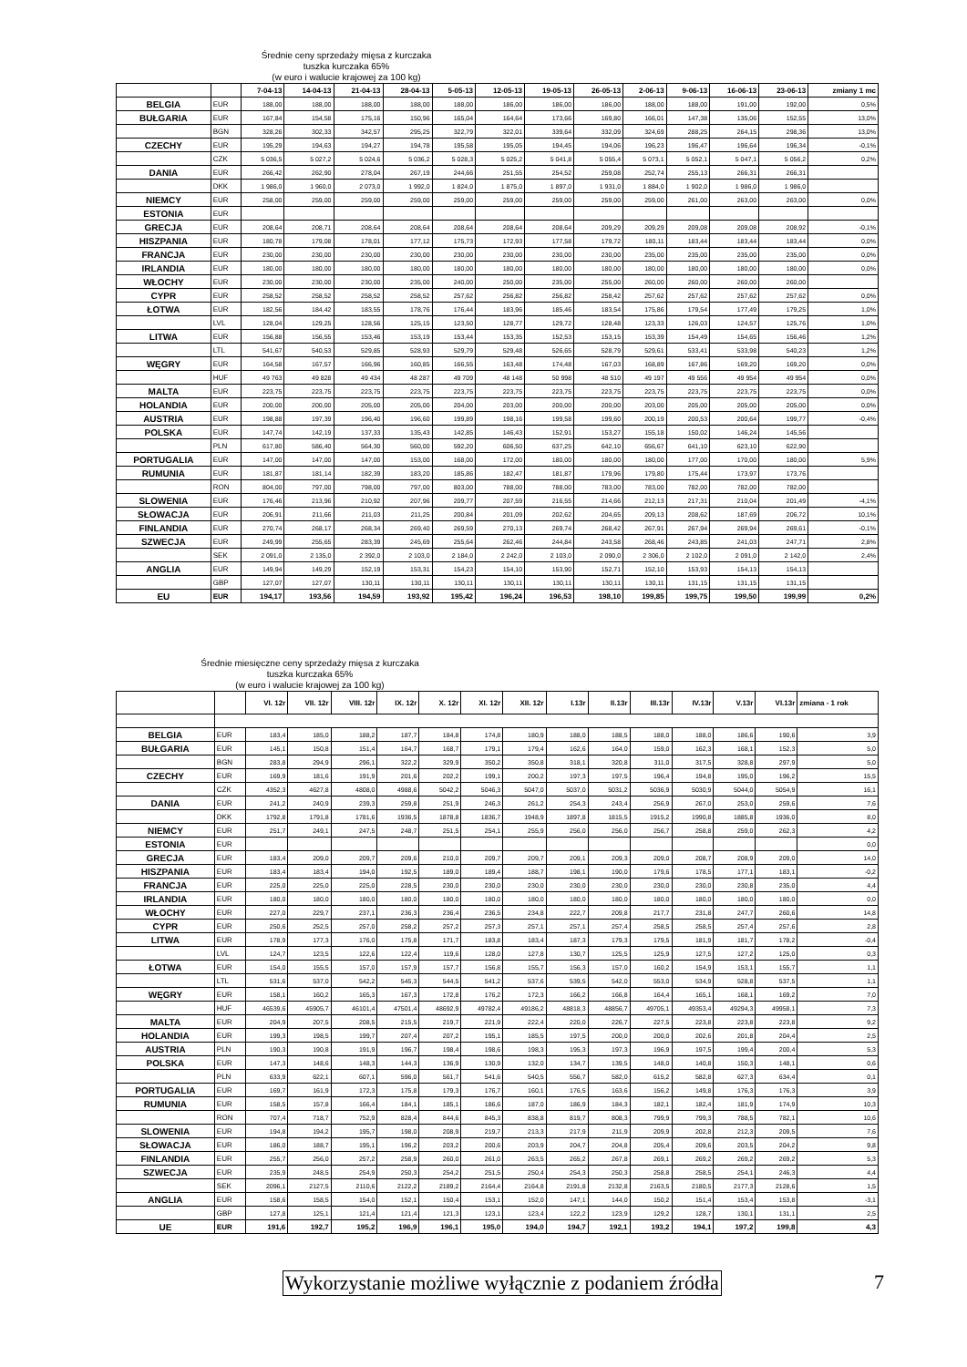Średnie ceny sprzedaży mięsa z kurczaka
tuszka kurczaka 65%
(w euro i walucie krajowej za 100 kg)
| | | 7-04-13 | 14-04-13 | 21-04-13 | 28-04-13 | 5-05-13 | 12-05-13 | 19-05-13 | 26-05-13 | 2-06-13 | 9-06-13 | 16-06-13 | 23-06-13 | zmiany 1 mc |
| --- | --- | --- | --- | --- | --- | --- | --- | --- | --- | --- | --- | --- | --- | --- |
| BELGIA | EUR | 188,00 | 188,00 | 188,00 | 188,00 | 188,00 | 186,00 | 186,00 | 186,00 | 188,00 | 188,00 | 191,00 | 192,00 | 0,5% |
| BUŁGARIA | EUR | 167,84 | 154,58 | 175,16 | 150,96 | 165,04 | 164,64 | 173,66 | 169,80 | 166,01 | 147,38 | 135,06 | 152,55 | 13,0% |
| | BGN | 328,26 | 302,33 | 342,57 | 295,25 | 322,79 | 322,01 | 339,64 | 332,09 | 324,69 | 288,25 | 264,15 | 298,36 | 13,0% |
| CZECHY | EUR | 195,29 | 194,63 | 194,27 | 194,78 | 195,58 | 195,05 | 194,45 | 194,06 | 196,23 | 196,47 | 196,64 | 196,34 | -0,1% |
| | CZK | 5 036,5 | 5 027,2 | 5 024,6 | 5 036,2 | 5 028,3 | 5 025,2 | 5 041,8 | 5 055,4 | 5 073,1 | 5 052,1 | 5 047,1 | 5 056,2 | 0,2% |
| DANIA | EUR | 266,42 | 262,90 | 278,04 | 267,19 | 244,66 | 251,55 | 254,52 | 259,08 | 252,74 | 255,13 | 266,31 | 266,31 | |
| | DKK | 1 986,0 | 1 960,0 | 2 073,0 | 1 992,0 | 1 824,0 | 1 875,0 | 1 897,0 | 1 931,0 | 1 884,0 | 1 902,0 | 1 986,0 | 1 986,0 | |
| NIEMCY | EUR | 258,00 | 259,00 | 259,00 | 259,00 | 259,00 | 259,00 | 259,00 | 259,00 | 259,00 | 261,00 | 263,00 | 263,00 | 0,0% |
| ESTONIA | EUR | | | | | | | | | | | | | |
| GRECJA | EUR | 208,64 | 208,71 | 208,64 | 208,64 | 208,64 | 208,64 | 208,64 | 209,29 | 209,29 | 209,08 | 209,08 | 208,92 | -0,1% |
| HISZPANIA | EUR | 180,78 | 179,08 | 178,01 | 177,12 | 175,73 | 172,93 | 177,58 | 179,72 | 180,11 | 183,44 | 183,44 | 183,44 | 0,0% |
| FRANCJA | EUR | 230,00 | 230,00 | 230,00 | 230,00 | 230,00 | 230,00 | 230,00 | 230,00 | 235,00 | 235,00 | 235,00 | 235,00 | 0,0% |
| IRLANDIA | EUR | 180,00 | 180,00 | 180,00 | 180,00 | 180,00 | 180,00 | 180,00 | 180,00 | 180,00 | 180,00 | 180,00 | 180,00 | 0,0% |
| WŁOCHY | EUR | 230,00 | 230,00 | 230,00 | 235,00 | 240,00 | 250,00 | 235,00 | 255,00 | 260,00 | 260,00 | 260,00 | 260,00 | |
| CYPR | EUR | 258,52 | 258,52 | 258,52 | 258,52 | 257,62 | 256,82 | 256,82 | 258,42 | 257,62 | 257,62 | 257,62 | 257,62 | 0,0% |
| ŁOTWA | EUR | 182,56 | 184,42 | 183,55 | 178,76 | 176,44 | 183,96 | 185,46 | 183,54 | 175,86 | 179,54 | 177,49 | 179,25 | 1,0% |
| | LVL | 128,04 | 129,25 | 128,56 | 125,15 | 123,50 | 128,77 | 129,72 | 128,48 | 123,33 | 126,03 | 124,57 | 125,76 | 1,0% |
| LITWA | EUR | 156,88 | 156,55 | 153,46 | 153,19 | 153,44 | 153,35 | 152,53 | 153,15 | 153,39 | 154,49 | 154,65 | 156,46 | 1,2% |
| | LTL | 541,67 | 540,53 | 529,85 | 528,93 | 529,79 | 529,48 | 526,65 | 528,79 | 529,61 | 533,41 | 533,98 | 540,23 | 1,2% |
| WĘGRY | EUR | 164,58 | 167,57 | 166,96 | 160,85 | 166,55 | 163,48 | 174,48 | 167,03 | 168,89 | 167,86 | 169,20 | 169,20 | 0,0% |
| | HUF | 49 763 | 49 828 | 49 434 | 48 287 | 49 709 | 48 148 | 50 998 | 48 510 | 49 197 | 49 556 | 49 954 | 49 954 | 0,0% |
| MALTA | EUR | 223,75 | 223,75 | 223,75 | 223,75 | 223,75 | 223,75 | 223,75 | 223,75 | 223,75 | 223,75 | 223,75 | 223,75 | 0,0% |
| HOLANDIA | EUR | 200,00 | 200,00 | 205,00 | 205,00 | 204,00 | 203,00 | 200,00 | 200,00 | 203,00 | 205,00 | 205,00 | 205,00 | 0,0% |
| AUSTRIA | EUR | 198,88 | 197,39 | 196,40 | 196,60 | 199,89 | 198,16 | 199,58 | 199,60 | 200,19 | 200,53 | 200,64 | 199,77 | -0,4% |
| POLSKA | EUR | 147,74 | 142,19 | 137,33 | 135,43 | 142,85 | 146,43 | 152,91 | 153,27 | 155,18 | 150,02 | 146,24 | 145,56 | |
| | PLN | 617,80 | 586,40 | 564,30 | 560,00 | 592,20 | 606,50 | 637,25 | 642,10 | 656,67 | 641,10 | 623,10 | 622,90 | |
| PORTUGALIA | EUR | 147,00 | 147,00 | 147,00 | 153,00 | 168,00 | 172,00 | 180,00 | 180,00 | 180,00 | 177,00 | 170,00 | 180,00 | 5,9% |
| RUMUNIA | EUR | 181,87 | 181,14 | 182,39 | 183,20 | 185,86 | 182,47 | 181,87 | 179,96 | 179,80 | 175,44 | 173,97 | 173,76 | |
| | RON | 804,00 | 797,00 | 798,00 | 797,00 | 803,00 | 788,00 | 788,00 | 783,00 | 783,00 | 782,00 | 782,00 | 782,00 | |
| SLOWENIA | EUR | 176,46 | 213,96 | 210,92 | 207,96 | 209,77 | 207,59 | 216,55 | 214,66 | 212,13 | 217,31 | 210,04 | 201,49 | -4,1% |
| SŁOWACJA | EUR | 206,91 | 211,66 | 211,03 | 211,25 | 200,84 | 201,09 | 202,62 | 204,65 | 209,13 | 208,62 | 187,69 | 206,72 | 10,1% |
| FINLANDIA | EUR | 270,74 | 268,17 | 268,34 | 269,40 | 269,59 | 270,13 | 269,74 | 268,42 | 267,91 | 267,94 | 269,94 | 269,61 | -0,1% |
| SZWECJA | EUR | 249,99 | 255,65 | 283,39 | 245,69 | 255,64 | 262,46 | 244,84 | 243,58 | 268,46 | 243,85 | 241,03 | 247,71 | 2,8% |
| | SEK | 2 091,0 | 2 135,0 | 2 392,0 | 2 103,0 | 2 184,0 | 2 242,0 | 2 103,0 | 2 090,0 | 2 306,0 | 2 102,0 | 2 091,0 | 2 142,0 | 2,4% |
| ANGLIA | EUR | 149,94 | 149,29 | 152,19 | 153,31 | 154,23 | 154,10 | 153,90 | 152,71 | 152,10 | 153,93 | 154,13 | 154,13 | |
| | GBP | 127,07 | 127,07 | 130,11 | 130,11 | 130,11 | 130,11 | 130,11 | 130,11 | 130,11 | 131,15 | 131,15 | 131,15 | |
| EU | EUR | 194,17 | 193,56 | 194,59 | 193,92 | 195,42 | 196,24 | 196,53 | 198,10 | 199,85 | 199,75 | 199,50 | 199,99 | 0,2% |
Średnie miesięczne ceny sprzedaży mięsa z kurczaka
tuszka kurczaka 65%
(w euro i walucie krajowej za 100 kg)
| | | VI. 12r | VII. 12r | VIII. 12r | IX. 12r | X. 12r | XI. 12r | XII. 12r | I.13r | II.13r | III.13r | IV.13r | V.13r | VI.13r | zmiana - 1 rok |
| --- | --- | --- | --- | --- | --- | --- | --- | --- | --- | --- | --- | --- | --- | --- | --- |
| BELGIA | EUR | 183,4 | 185,0 | 188,2 | 187,7 | 184,8 | 174,8 | 180,9 | 188,0 | 188,5 | 188,0 | 188,0 | 186,6 | 190,6 | 3,9 |
| BUŁGARIA | EUR | 145,1 | 150,8 | 151,4 | 164,7 | 168,7 | 179,1 | 179,4 | 162,6 | 164,0 | 159,0 | 162,3 | 168,1 | 152,3 | 5,0 |
| | BGN | 283,8 | 294,9 | 296,1 | 322,2 | 329,9 | 350,2 | 350,8 | 318,1 | 320,8 | 311,0 | 317,5 | 328,8 | 297,9 | 5,0 |
| CZECHY | EUR | 169,9 | 181,6 | 191,9 | 201,6 | 202,2 | 199,1 | 200,2 | 197,3 | 197,5 | 196,4 | 194,8 | 195,0 | 196,2 | 15,5 |
| | CZK | 4352,3 | 4627,8 | 4808,0 | 4988,6 | 5042,2 | 5046,3 | 5047,0 | 5037,0 | 5031,2 | 5036,9 | 5030,9 | 5044,0 | 5054,9 | 16,1 |
| DANIA | EUR | 241,2 | 240,9 | 239,3 | 259,8 | 251,9 | 246,3 | 261,2 | 254,3 | 243,4 | 256,9 | 267,0 | 253,0 | 259,6 | 7,6 |
| | DKK | 1792,8 | 1791,8 | 1781,6 | 1936,5 | 1878,8 | 1836,7 | 1948,9 | 1897,8 | 1815,5 | 1915,2 | 1990,8 | 1885,8 | 1936,0 | 8,0 |
| NIEMCY | EUR | 251,7 | 249,1 | 247,5 | 248,7 | 251,5 | 254,1 | 255,9 | 256,0 | 256,0 | 256,7 | 258,8 | 259,0 | 262,3 | 4,2 |
| ESTONIA | EUR | | | | | | | | | | | | | | 0,0 |
| GRECJA | EUR | 183,4 | 209,0 | 209,7 | 209,6 | 210,0 | 209,7 | 209,7 | 209,1 | 209,3 | 209,0 | 208,7 | 208,9 | 209,0 | 14,0 |
| HISZPANIA | EUR | 183,4 | 183,4 | 194,0 | 192,5 | 189,0 | 189,4 | 188,7 | 198,1 | 190,0 | 179,6 | 178,5 | 177,1 | 183,1 | -0,2 |
| FRANCJA | EUR | 225,0 | 225,0 | 225,0 | 228,5 | 230,0 | 230,0 | 230,0 | 230,0 | 230,0 | 230,0 | 230,0 | 230,8 | 235,0 | 4,4 |
| IRLANDIA | EUR | 180,0 | 180,0 | 180,0 | 180,0 | 180,0 | 180,0 | 180,0 | 180,0 | 180,0 | 180,0 | 180,0 | 180,0 | 180,0 | 0,0 |
| WŁOCHY | EUR | 227,0 | 229,7 | 237,1 | 236,3 | 236,4 | 236,5 | 234,8 | 222,7 | 209,8 | 217,7 | 231,8 | 247,7 | 260,6 | 14,8 |
| CYPR | EUR | 250,6 | 252,5 | 257,0 | 258,2 | 257,2 | 257,3 | 257,1 | 257,1 | 257,4 | 258,5 | 258,5 | 257,4 | 257,6 | 2,8 |
| LITWA | EUR | 178,9 | 177,3 | 176,0 | 175,8 | 171,7 | 183,8 | 183,4 | 187,3 | 179,3 | 179,5 | 181,9 | 181,7 | 178,2 | -0,4 |
| | LVL | 124,7 | 123,5 | 122,6 | 122,4 | 119,6 | 128,0 | 127,8 | 130,7 | 125,5 | 125,9 | 127,5 | 127,2 | 125,0 | 0,3 |
| ŁOTWA | EUR | 154,0 | 155,5 | 157,0 | 157,9 | 157,7 | 156,8 | 155,7 | 156,3 | 157,0 | 160,2 | 154,9 | 153,1 | 155,7 | 1,1 |
| | LTL | 531,6 | 537,0 | 542,2 | 545,3 | 544,5 | 541,2 | 537,6 | 539,5 | 542,0 | 553,0 | 534,9 | 528,8 | 537,5 | 1,1 |
| WĘGRY | EUR | 158,1 | 160,2 | 165,3 | 167,3 | 172,8 | 176,2 | 172,3 | 166,2 | 166,8 | 164,4 | 165,1 | 168,1 | 169,2 | 7,0 |
| | HUF | 46539,6 | 45905,7 | 46101,4 | 47501,4 | 48692,9 | 49782,4 | 49186,2 | 48818,3 | 48856,7 | 49705,1 | 49353,4 | 49294,3 | 49958,1 | 7,3 |
| MALTA | EUR | 204,9 | 207,5 | 208,5 | 215,5 | 219,7 | 221,9 | 222,4 | 220,0 | 226,7 | 227,5 | 223,8 | 223,8 | 223,8 | 9,2 |
| HOLANDIA | EUR | 199,3 | 198,5 | 199,7 | 207,4 | 207,2 | 195,1 | 185,5 | 197,5 | 200,0 | 200,0 | 202,6 | 201,8 | 204,4 | 2,5 |
| AUSTRIA | PLN | 190,3 | 190,8 | 191,9 | 196,7 | 198,4 | 198,6 | 198,3 | 195,3 | 197,3 | 196,9 | 197,5 | 199,4 | 200,4 | 5,3 |
| POLSKA | EUR | 147,3 | 148,6 | 148,3 | 144,3 | 136,9 | 130,9 | 132,0 | 134,7 | 139,5 | 148,0 | 140,8 | 150,3 | 148,1 | 0,6 |
| | PLN | 633,9 | 622,1 | 607,1 | 596,0 | 561,7 | 541,6 | 540,5 | 556,7 | 582,0 | 615,2 | 582,8 | 627,3 | 634,4 | 0,1 |
| PORTUGALIA | EUR | 169,7 | 161,9 | 172,3 | 175,8 | 179,3 | 176,7 | 160,1 | 176,5 | 163,6 | 156,2 | 149,8 | 176,3 | 176,3 | 3,9 |
| RUMUNIA | EUR | 158,5 | 157,8 | 166,4 | 184,1 | 185,1 | 186,6 | 187,0 | 186,9 | 184,3 | 182,1 | 182,4 | 181,9 | 174,9 | 10,3 |
| | RON | 707,4 | 718,7 | 752,9 | 828,4 | 844,6 | 845,3 | 838,8 | 819,7 | 808,3 | 799,9 | 799,3 | 788,5 | 782,1 | 10,6 |
| SLOWENIA | EUR | 194,8 | 194,2 | 195,7 | 198,0 | 208,9 | 219,7 | 213,3 | 217,9 | 211,9 | 209,9 | 202,8 | 212,3 | 209,5 | 7,6 |
| SŁOWACJA | EUR | 186,0 | 188,7 | 195,1 | 196,2 | 203,2 | 200,6 | 203,9 | 204,7 | 204,8 | 205,4 | 209,6 | 203,5 | 204,2 | 9,8 |
| FINLANDIA | EUR | 255,7 | 256,0 | 257,2 | 258,9 | 260,0 | 261,0 | 263,5 | 265,2 | 267,8 | 269,1 | 269,2 | 269,2 | 269,2 | 5,3 |
| SZWECJA | EUR | 235,9 | 248,5 | 254,9 | 250,3 | 254,2 | 251,5 | 250,4 | 254,3 | 250,3 | 258,8 | 258,5 | 254,1 | 246,3 | 4,4 |
| | SEK | 2096,1 | 2127,5 | 2110,6 | 2122,2 | 2189,2 | 2164,4 | 2164,8 | 2191,8 | 2132,8 | 2163,5 | 2180,5 | 2177,3 | 2128,6 | 1,5 |
| ANGLIA | EUR | 158,6 | 158,5 | 154,0 | 152,1 | 150,4 | 153,1 | 152,0 | 147,1 | 144,0 | 150,2 | 151,4 | 153,4 | 153,8 | -3,1 |
| | GBP | 127,8 | 125,1 | 121,4 | 121,4 | 121,3 | 123,1 | 123,4 | 122,2 | 123,9 | 129,2 | 128,7 | 130,1 | 131,1 | 2,5 |
| UE | EUR | 191,6 | 192,7 | 195,2 | 196,9 | 196,1 | 195,0 | 194,0 | 194,7 | 192,1 | 193,2 | 194,1 | 197,2 | 199,8 | 4,3 |
Wykorzystanie możliwe wyłącznie z podaniem źródła 7